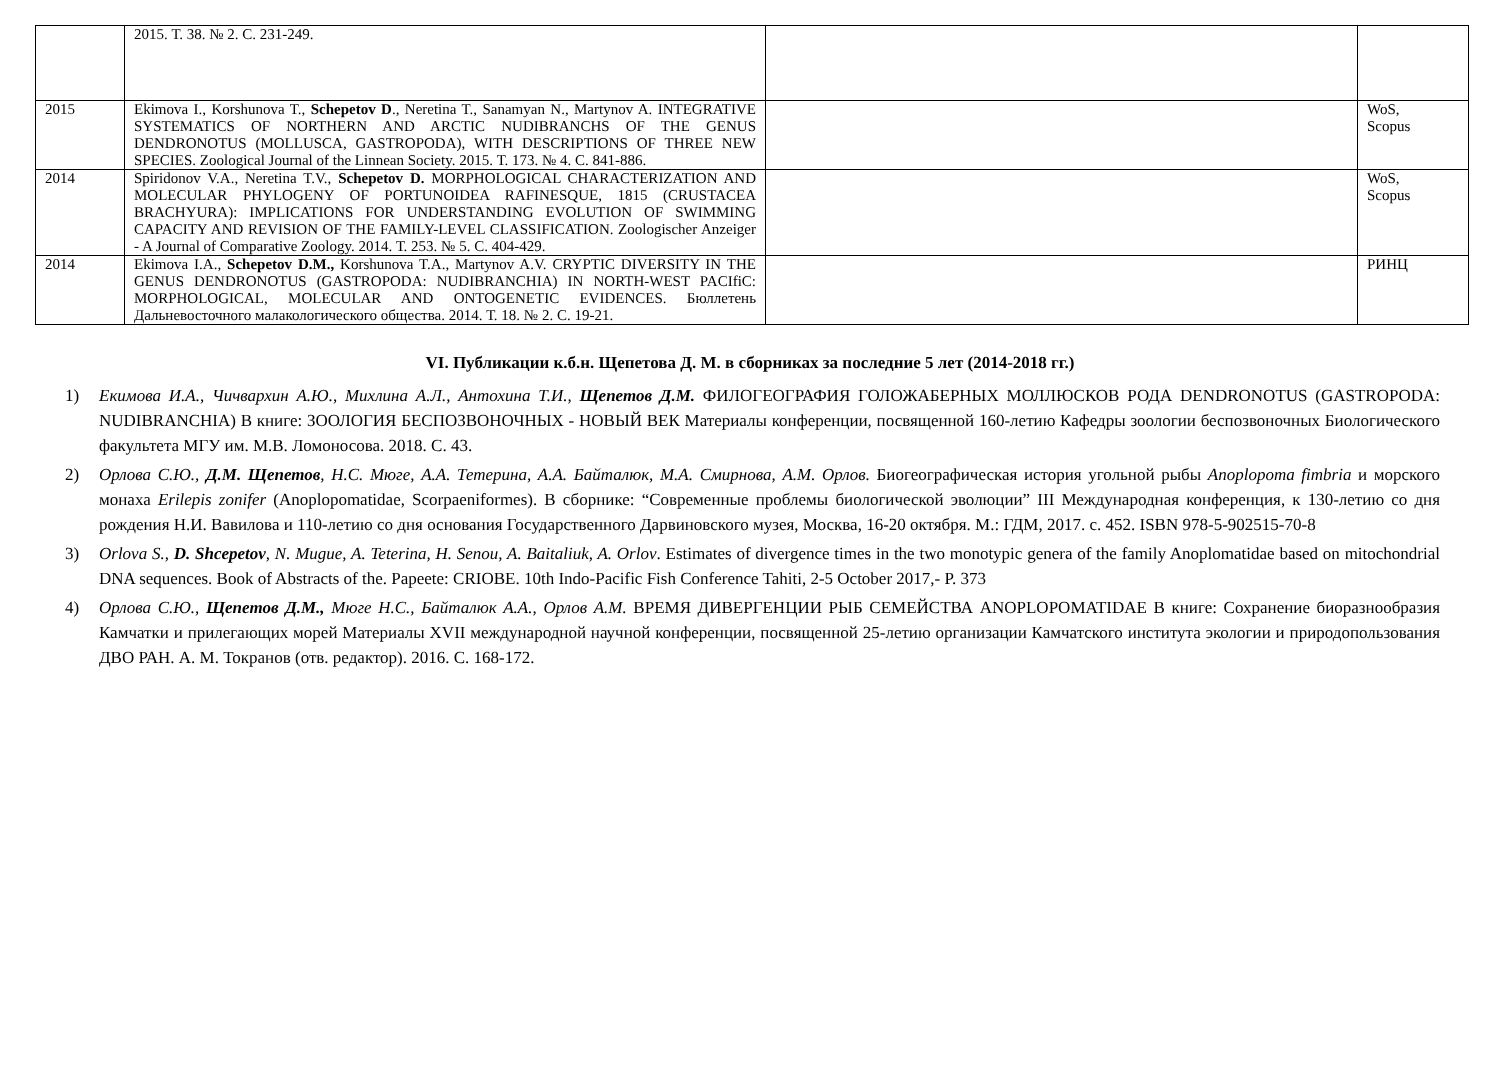| | 2015. Т. 38. № 2. С. 231-249. | | |
| 2015 | Ekimova I., Korshunova T., Schepetov D ., Neretina T., Sanamyan N., Martynov A. INTEGRATIVE SYSTEMATICS OF NORTHERN AND ARCTIC NUDIBRANCHS OF THE GENUS DENDRONOTUS (MOLLUSCA, GASTROPODA), WITH DESCRIPTIONS OF THREE NEW SPECIES. Zoological Journal of the Linnean Society. 2015. Т. 173. № 4. С. 841-886. | | WoS, Scopus |
| 2014 | Spiridonov V.A., Neretina T.V., Schepetov D. MORPHOLOGICAL CHARACTERIZATION AND MOLECULAR PHYLOGENY OF PORTUNOIDEA RAFINESQUE, 1815 (CRUSTACEA BRACHYURA): IMPLICATIONS FOR UNDERSTANDING EVOLUTION OF SWIMMING CAPACITY AND REVISION OF THE FAMILY-LEVEL CLASSIFICATION. Zoologischer Anzeiger - A Journal of Comparative Zoology. 2014. Т. 253. № 5. С. 404-429. | | WoS, Scopus |
| 2014 | Ekimova I.A., Schepetov D.M., Korshunova T.A., Martynov A.V. CRYPTIC DIVERSITY IN THE GENUS DENDRONOTUS (GASTROPODA: NUDIBRANCHIA) IN NORTH-WEST PACIfiC: MORPHOLOGICAL, MOLECULAR AND ONTOGENETIC EVIDENCES. Бюллетень Дальневосточного малакологического общества. 2014. Т. 18. № 2. С. 19-21. | | РИНЦ |
VI. Публикации к.б.н. Щепетова Д. М. в сборниках за последние 5 лет (2014-2018 гг.)
1) Екимова И.А., Чичвархин А.Ю., Михлина А.Л., Антохина Т.И., Щепетов Д.М. ФИЛОГЕОГРАФИЯ ГОЛОЖАБЕРНЫХ МОЛЛЮСКОВ РОДА DENDRONOTUS (GASTROPODA: NUDIBRANCHIA) В книге: ЗООЛОГИЯ БЕСПОЗВОНОЧНЫХ - НОВЫЙ ВЕК Материалы конференции, посвященной 160-летию Кафедры зоологии беспозвоночных Биологического факультета МГУ им. М.В. Ломоносова. 2018. С. 43.
2) Орлова С.Ю., Д.М. Щепетов, Н.С. Мюге, А.А. Тетерина, А.А. Байталюк, М.А. Смирнова, А.М. Орлов. Биогеографическая история угольной рыбы Anoplopoma fimbria и морского монаха Erilepis zonifer (Anoplopomatidae, Scorpaeniformes). В сборнике: “Современные проблемы биологической эволюции” III Международная конференция, к 130-летию со дня рождения Н.И. Вавилова и 110-летию со дня основания Государственного Дарвиновского музея, Москва, 16-20 октября. М.: ГДМ, 2017. с. 452. ISBN 978-5-902515-70-8
3) Orlova S., D. Shcepetov, N. Mugue, A. Teterina, H. Senou, A. Baitaliuk, A. Orlov. Estimates of divergence times in the two monotypic genera of the family Anoplomatidae based on mitochondrial DNA sequences. Book of Abstracts of the. Papeete: CRIOBE. 10th Indo-Pacific Fish Conference Tahiti, 2-5 October 2017,- P. 373
4) Орлова С.Ю., Щепетов Д.М., Мюге Н.С., Байталюк А.А., Орлов А.М. ВРЕМЯ ДИВЕРГЕНЦИИ РЫБ СЕМЕЙСТВА ANOPLOPOMATIDAE В книге: Сохранение биоразнообразия Камчатки и прилегающих морей Материалы XVII международной научной конференции, посвященной 25-летию организации Камчатского института экологии и природопользования ДВО РАН. А. М. Токранов (отв. редактор). 2016. С. 168-172.